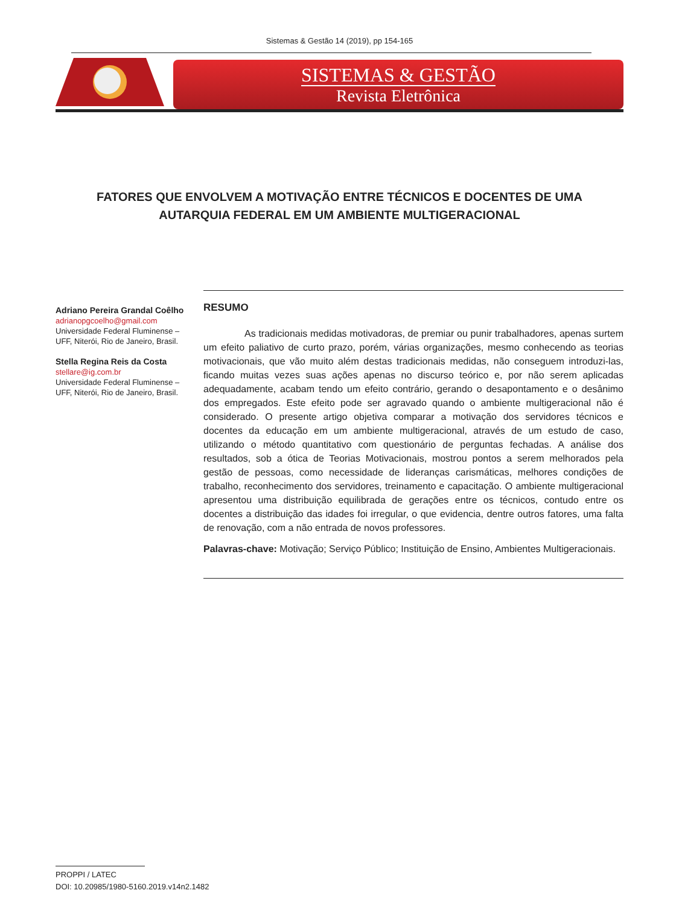Sistemas & Gestão 14 (2019), pp 154-165
SISTEMAS & GESTÃO
Revista Eletrônica
FATORES QUE ENVOLVEM A MOTIVAÇÃO ENTRE TÉCNICOS E DOCENTES DE UMA AUTARQUIA FEDERAL EM UM AMBIENTE MULTIGERACIONAL
Adriano Pereira Grandal Coêlho
adrianopgcoelho@gmail.com
Universidade Federal Fluminense – UFF, Niterói, Rio de Janeiro, Brasil.
Stella Regina Reis da Costa
stellare@ig.com.br
Universidade Federal Fluminense – UFF, Niterói, Rio de Janeiro, Brasil.
RESUMO
As tradicionais medidas motivadoras, de premiar ou punir trabalhadores, apenas surtem um efeito paliativo de curto prazo, porém, várias organizações, mesmo conhecendo as teorias motivacionais, que vão muito além destas tradicionais medidas, não conseguem introduzi-las, ficando muitas vezes suas ações apenas no discurso teórico e, por não serem aplicadas adequadamente, acabam tendo um efeito contrário, gerando o desapontamento e o desânimo dos empregados. Este efeito pode ser agravado quando o ambiente multigeracional não é considerado. O presente artigo objetiva comparar a motivação dos servidores técnicos e docentes da educação em um ambiente multigeracional, através de um estudo de caso, utilizando o método quantitativo com questionário de perguntas fechadas. A análise dos resultados, sob a ótica de Teorias Motivacionais, mostrou pontos a serem melhorados pela gestão de pessoas, como necessidade de lideranças carismáticas, melhores condições de trabalho, reconhecimento dos servidores, treinamento e capacitação. O ambiente multigeracional apresentou uma distribuição equilibrada de gerações entre os técnicos, contudo entre os docentes a distribuição das idades foi irregular, o que evidencia, dentre outros fatores, uma falta de renovação, com a não entrada de novos professores.
Palavras-chave: Motivação; Serviço Público; Instituição de Ensino, Ambientes Multigeracionais.
PROPPI / LATEC
DOI: 10.20985/1980-5160.2019.v14n2.1482